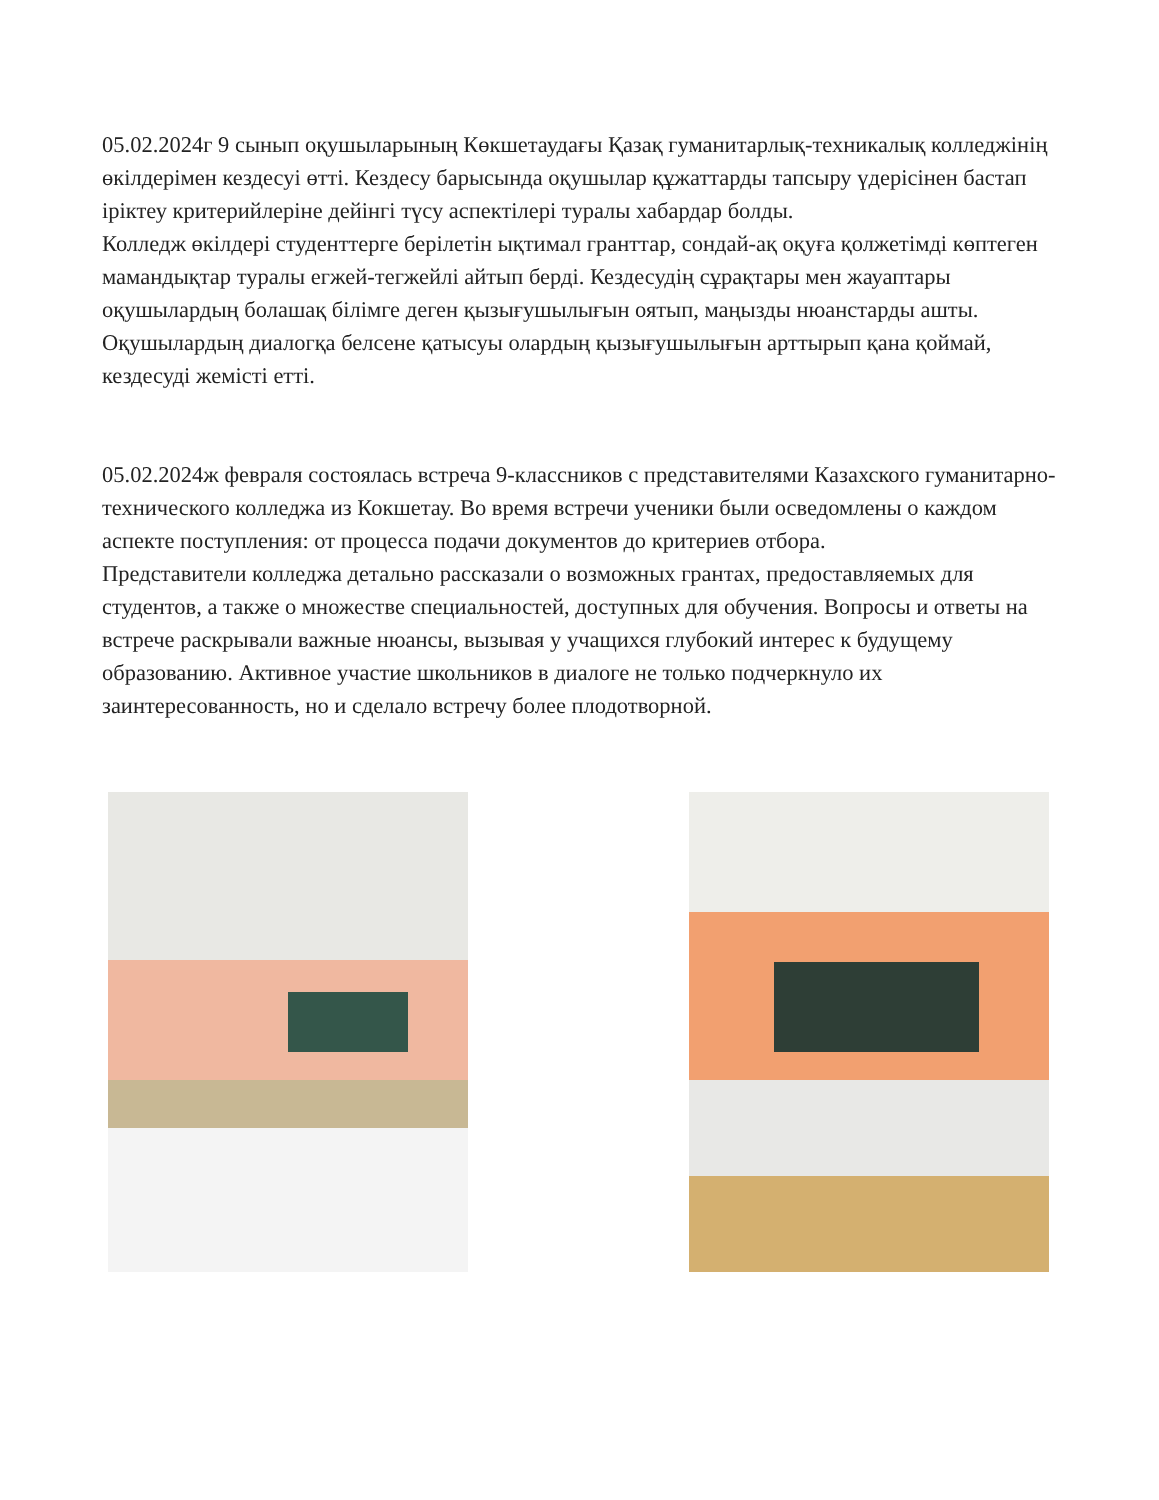05.02.2024г 9 сынып оқушыларының Көкшетаудағы Қазақ гуманитарлық-техникалық колледжінің өкілдерімен кездесуі өтті. Кездесу барысында оқушылар құжаттарды тапсыру үдерісінен бастап іріктеу критерийлеріне дейінгі түсу аспектілері туралы хабардар болды.
Колледж өкілдері студенттерге берілетін ықтимал гранттар, сондай-ақ оқуға қолжетімді көптеген мамандықтар туралы егжей-тегжейлі айтып берді. Кездесудің сұрақтары мен жауаптары оқушылардың болашақ білімге деген қызығушылығын оятып, маңызды нюанстарды ашты. Оқушылардың диалогқа белсене қатысуы олардың қызығушылығын арттырып қана қоймай, кездесуді жемісті етті.
05.02.2024ж февраля состоялась встреча 9-классников с представителями Казахского гуманитарно-технического колледжа из Кокшетау. Во время встречи ученики были осведомлены о каждом аспекте поступления: от процесса подачи документов до критериев отбора.
Представители колледжа детально рассказали о возможных грантах, предоставляемых для студентов, а также о множестве специальностей, доступных для обучения. Вопросы и ответы на встрече раскрывали важные нюансы, вызывая у учащихся глубокий интерес к будущему образованию. Активное участие школьников в диалоге не только подчеркнуло их заинтересованность, но и сделало встречу более плодотворной.